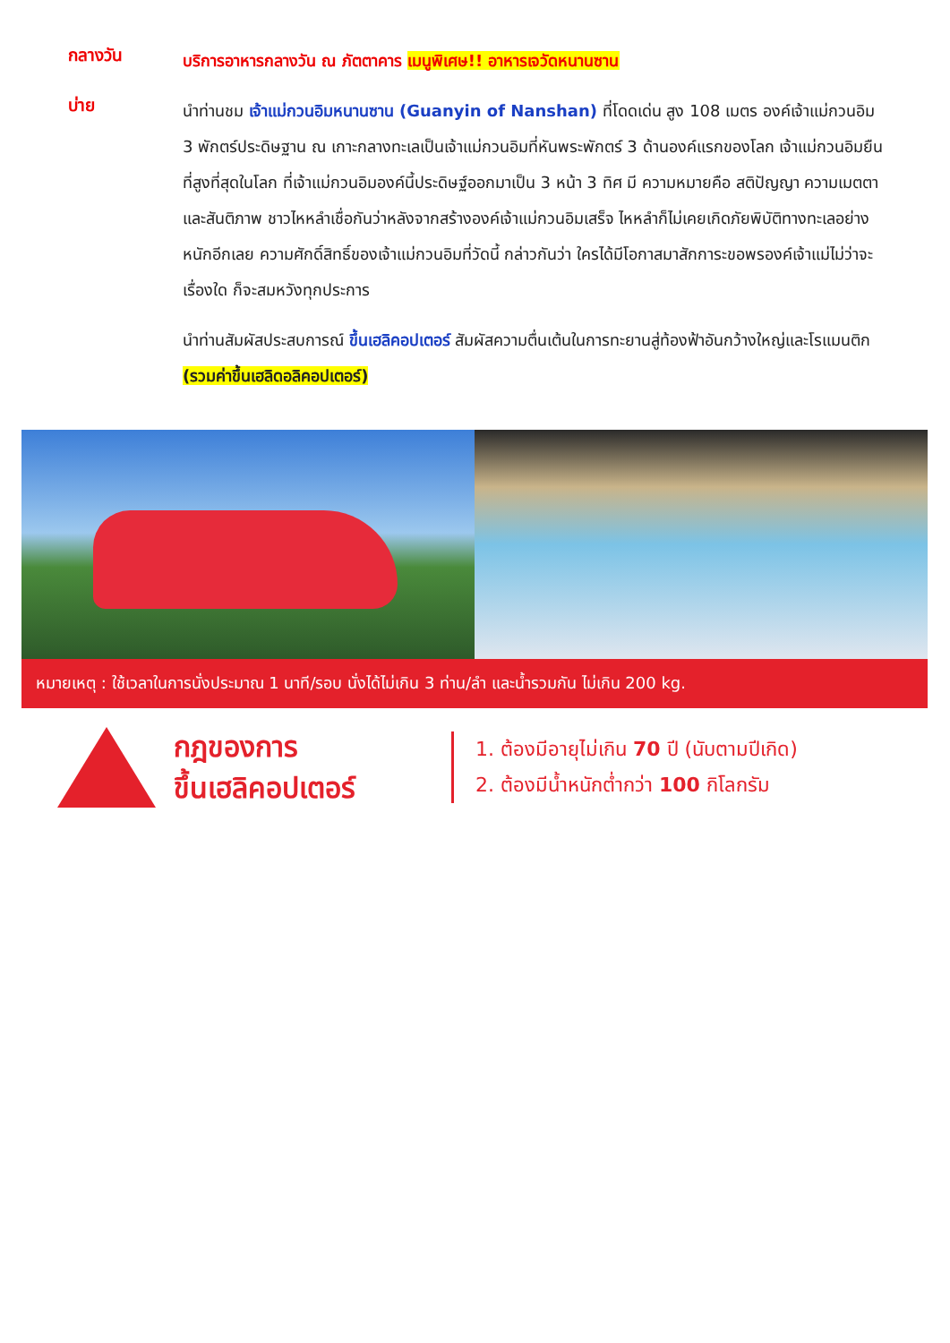กลางวัน
บริการอาหารกลางวัน ณ ภัตตาคาร เมนูพิเศษ!! อาหารเจวัดหนานซาน
บ่าย
นำท่านชม เจ้าแม่กวนอิมหนานซาน (Guanyin of Nanshan) ที่โดดเด่น สูง 108 เมตร องค์เจ้าแม่กวนอิม 3 พักตร์ประดิษฐาน ณ เกาะกลางทะเลเป็นเจ้าแม่กวนอิมที่หันพระพักตร์ 3 ด้านองค์แรกของโลก เจ้าแม่กวนอิมยืนที่สูงที่สุดในโลก ที่เจ้าแม่กวนอิมองค์นี้ประดิษฐ์ออกมาเป็น 3 หน้า 3 ทิศ มี ความหมายคือ สติปัญญา ความเมตตา และสันติภาพ ชาวไหหลำเชื่อกันว่าหลังจากสร้างองค์เจ้าแม่กวนอิมเสร็จ ไหหลำก็ไม่เคยเกิดภัยพิบัติทางทะเลอย่างหนักอีกเลย ความศักดิ์สิทธิ์ของเจ้าแม่กวนอิมที่วัดนี้ กล่าวกันว่า ใครได้มีโอกาสมาสักการะขอพรองค์เจ้าแม่ไม่ว่าจะเรื่องใด ก็จะสมหวังทุกประการ
นำท่านสัมผัสประสบการณ์ ขึ้นเฮลิคอปเตอร์ สัมผัสความตื่นเต้นในการทะยานสู่ท้องฟ้าอันกว้างใหญ่และโรแมนติก (รวมค่าขึ้นเฮลิดอลิคอปเตอร์)
หมายเหตุ : ใช้เวลาในการนั่งประมาณ 1 นาที/รอบ นั่งได้ไม่เกิน 3 ท่าน/ลำ และน้ำรวมกัน ไม่เกิน 200 kg.
กฎของการ
ขึ้นเฮลิคอปเตอร์
1. ต้องมีอายุไม่เกิน 70 ปี (นับตามปีเกิด)
2. ต้องมีน้ำหนักต่ำกว่า 100 กิโลกรัม